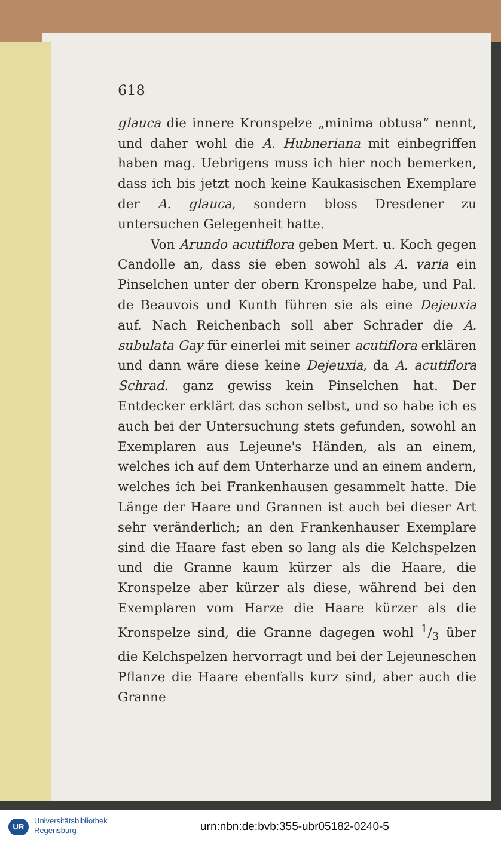618
glauca die innere Kronspelze „minima obtusa“ nennt, und daher wohl die A. Hubneriana mit einbegriffen haben mag. Uebrigens muss ich hier noch bemerken, dass ich bis jetzt noch keine Kaukasischen Exemplare der A. glauca, sondern bloss Dresdener zu untersuchen Gelegenheit hatte.
Von Arundo acutiflora geben Mert. u. Koch gegen Candolle an, dass sie eben sowohl als A. varia ein Pinselchen unter der obern Kronspelze habe, und Pal. de Beauvois und Kunth führen sie als eine Dejeuxia auf. Nach Reichenbach soll aber Schrader die A. subulata Gay für einerlei mit seiner acutiflora erklären und dann wäre diese keine Dejeuxia, da A. acutiflora Schrad. ganz gewiss kein Pinselchen hat. Der Entdecker erklärt das schon selbst, und so habe ich es auch bei der Untersuchung stets gefunden, sowohl an Exemplaren aus Lejeune's Händen, als an einem, welches ich auf dem Unterharze und an einem andern, welches ich bei Frankenhausen gesammelt hatte. Die Länge der Haare und Grannen ist auch bei dieser Art sehr veränderlich; an den Frankenhauser Exemplare sind die Haare fast eben so lang als die Kelchspelzen und die Granne kaum kürzer als die Haare, die Kronspelze aber kürzer als diese, während bei den Exemplaren vom Harze die Haare kürzer als die Kronspelze sind, die Granne dagegen wohl 1/3 über die Kelchspelzen hervorragt und bei der Lejeuneschen Pflanze die Haare ebenfalls kurz sind, aber auch die Granne
UR
Universitätsbibliothek
Regensburg
urn:nbn:de:bvb:355-ubr05182-0240-5